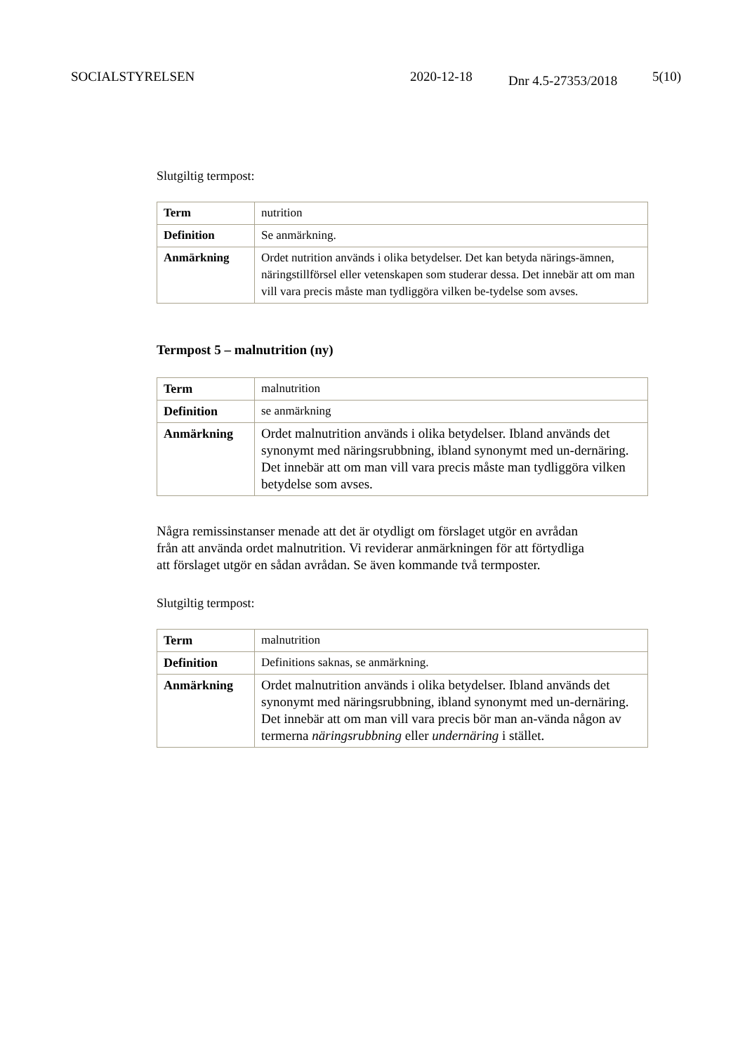SOCIALSTYRELSEN 2020-12-18 Dnr 4.5-27353/2018 5(10)
Slutgiltig termpost:
| Term | nutrition |
| Definition | Se anmärkning. |
| Anmärkning | Ordet nutrition används i olika betydelser. Det kan betyda närings-ämnen, näringstillförsel eller vetenskapen som studerar dessa. Det innebär att om man vill vara precis måste man tydliggöra vilken be-tydelse som avses. |
Termpost 5 – malnutrition (ny)
| Term | malnutrition |
| Definition | se anmärkning |
| Anmärkning | Ordet malnutrition används i olika betydelser. Ibland används det synonymt med näringsrubbning, ibland synonymt med un-dernäring. Det innebär att om man vill vara precis måste man tydliggöra vilken betydelse som avses. |
Några remissinstanser menade att det är otydligt om förslaget utgör en avrådan från att använda ordet malnutrition. Vi reviderar anmärkningen för att förtydliga att förslaget utgör en sådan avrådan. Se även kommande två termposter.
Slutgiltig termpost:
| Term | malnutrition |
| Definition | Definitions saknas, se anmärkning. |
| Anmärkning | Ordet malnutrition används i olika betydelser. Ibland används det synonymt med näringsrubbning, ibland synonymt med un-dernäring. Det innebär att om man vill vara precis bör man an-vända någon av termerna näringsrubbning eller undernäring i stället. |